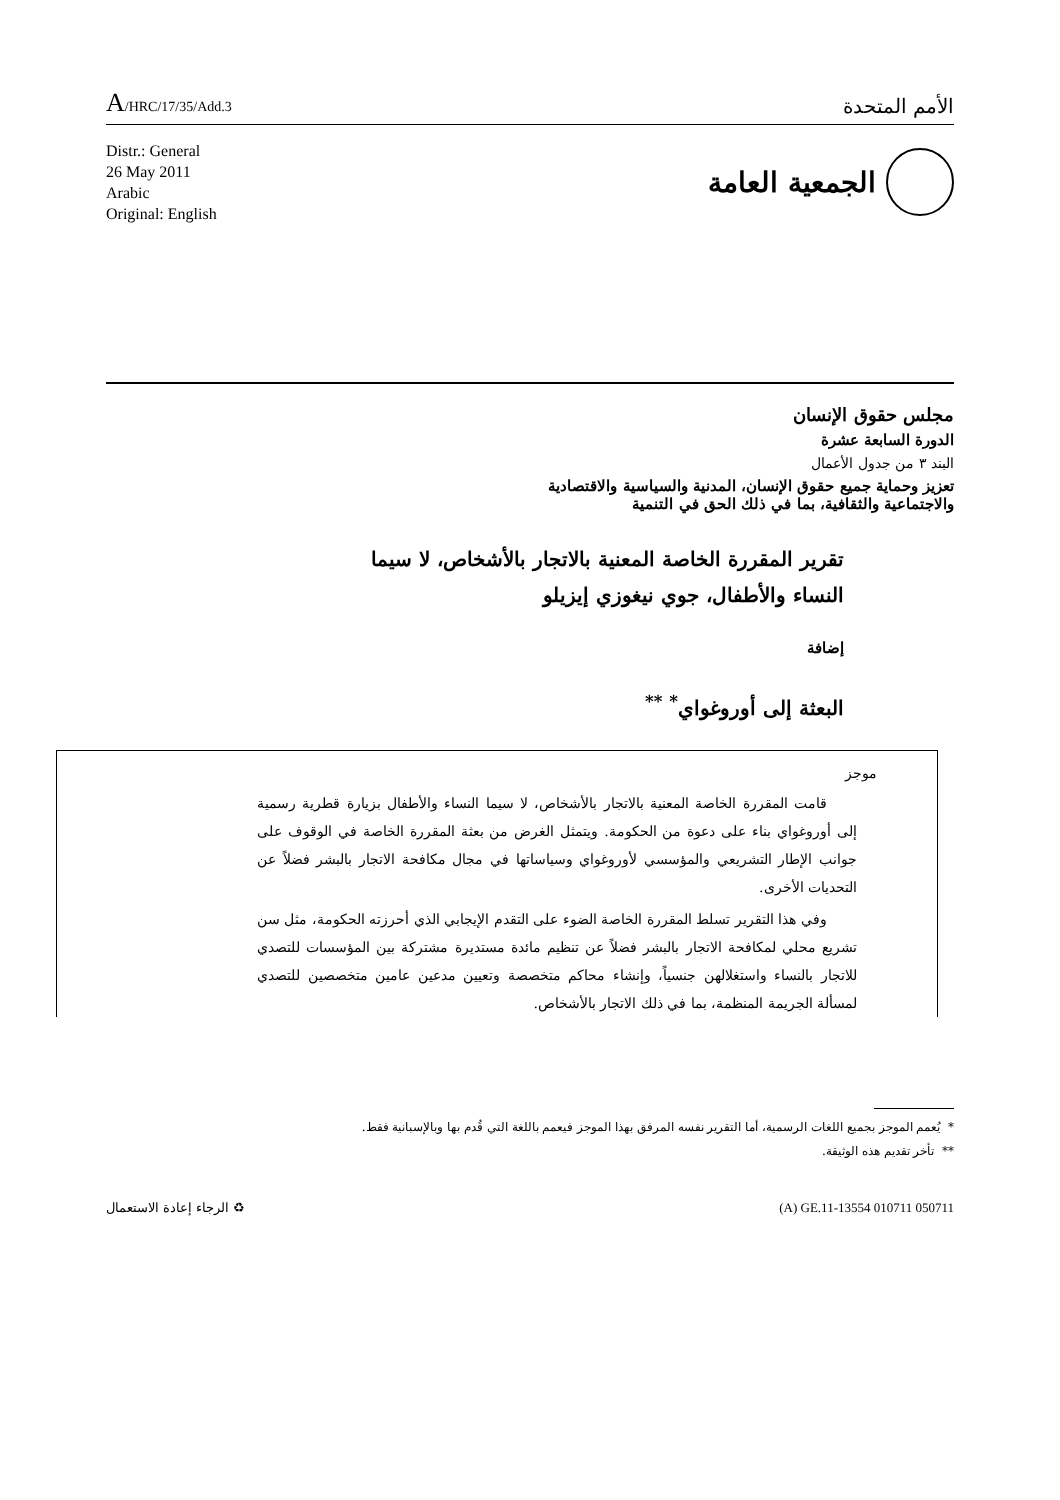A/HRC/17/35/Add.3
الأمم المتحدة
Distr.: General
26 May 2011
Arabic
Original: English
الجمعية العامة
مجلس حقوق الإنسان
الدورة السابعة عشرة
البند ٣ من جدول الأعمال
تعزيز وحماية جميع حقوق الإنسان، المدنية والسياسية والاقتصادية
والاجتماعية والثقافية، بما في ذلك الحق في التنمية
تقرير المقررة الخاصة المعنية بالاتجار بالأشخاص، لا سيما النساء والأطفال، جوي نيغوزي إيزيلو
إضافة
البعثة إلى أوروغواي<sup>*</sup> <sup>**</sup>
موجز
قامت المقررة الخاصة المعنية بالاتجار بالأشخاص، لا سيما النساء والأطفال بزيارة قطرية رسمية إلى أوروغواي بناء على دعوة من الحكومة. ويتمثل الغرض من بعثة المقررة الخاصة في الوقوف على جوانب الإطار التشريعي والمؤسسي لأوروغواي وسياساتها في مجال مكافحة الاتجار بالبشر فضلاً عن التحديات الأخرى.
وفي هذا التقرير تسلط المقررة الخاصة الضوء على التقدم الإيجابي الذي أحرزته الحكومة، مثل سن تشريع محلي لمكافحة الاتجار بالبشر فضلاً عن تنظيم مائدة مستديرة مشتركة بين المؤسسات للتصدي للاتجار بالنساء واستغلالهن جنسياً، وإنشاء محاكم متخصصة وتعيين مدعين عامين متخصصين للتصدي لمسألة الجريمة المنظمة، بما في ذلك الاتجار بالأشخاص.
* يُعمم الموجز بجميع اللغات الرسمية، أما التقرير نفسه المرفق بهذا الموجز فيعمم باللغة التي قُدم بها وبالإسبانية فقط.
** تأخر تقديم هذه الوثيقة.
الرجاء إعادة الاستعمال ♻ (A) GE.11-13554 010711 050711